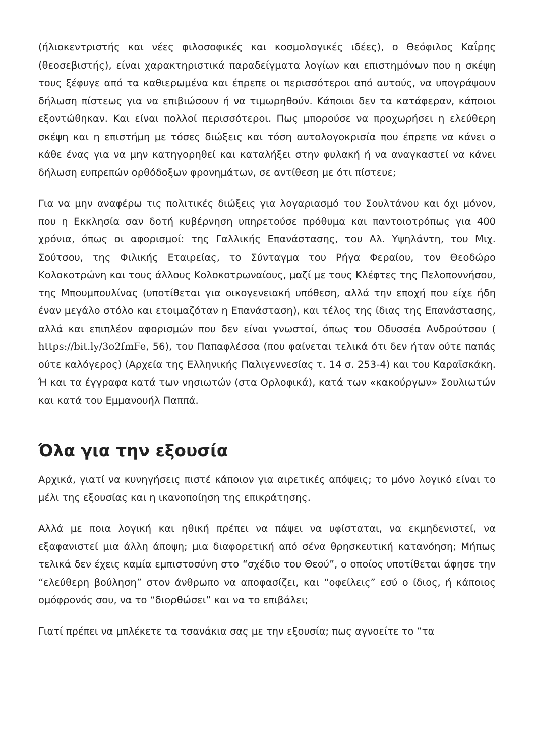(ήλιοκεντριστής και νέες φιλοσοφικές και κοσμολογικές ιδέες), ο Θεόφιλος Καΐρης (θεοσεβιστής), είναι χαρακτηριστικά παραδείγματα λογίων και επιστημόνων που η σκέψη τους ξέφυγε από τα καθιερωμένα και έπρεπε οι περισσότεροι από αυτούς, να υπογράψουν δήλωση πίστεως για να επιβιώσουν ή να τιμωρηθούν. Κάποιοι δεν τα κατάφεραν, κάποιοι εξοντώθηκαν. Και είναι πολλοί περισσότεροι. Πως μπορούσε να προχωρήσει η ελεύθερη σκέψη και η επιστήμη με τόσες διώξεις και τόση αυτολογοκρισία που έπρεπε να κάνει ο κάθε ένας για να μην κατηγορηθεί και καταλήξει στην φυλακή ή να αναγκαστεί να κάνει δήλωση ευπρεπών ορθόδοξων φρονημάτων, σε αντίθεση με ότι πίστευε;
Για να μην αναφέρω τις πολιτικές διώξεις για λογαριασμό του Σουλτάνου και όχι μόνον, που η Εκκλησία σαν δοτή κυβέρνηση υπηρετούσε πρόθυμα και παντοιοτρόπως για 400 χρόνια, όπως οι αφορισμοί: της Γαλλικής Επανάστασης, του Αλ. Υψηλάντη, του Μιχ. Σούτσου, της Φιλικής Εταιρείας, το Σύνταγμα του Ρήγα Φεραίου, τον Θεοδώρο Κολοκοτρώνη και τους άλλους Κολοκοτρωναίους, μαζί με τους Κλέφτες της Πελοποννήσου, της Μπουμπουλίνας (υποτίθεται για οικογενειακή υπόθεση, αλλά την εποχή που είχε ήδη έναν μεγάλο στόλο και ετοιμαζόταν η Επανάσταση), και τέλος της ίδιας της Επανάστασης, αλλά και επιπλέον αφορισμών που δεν είναι γνωστοί, όπως του Οδυσσέα Ανδρούτσου ( https://bit.ly/3o2fmFe, 56), του Παπαφλέσσα (που φαίνεται τελικά ότι δεν ήταν ούτε παπάς ούτε καλόγερος) (Αρχεία της Ελληνικής Παλιγεννεσίας τ. 14 σ. 253-4) και του Καραϊσκάκη. Ή και τα έγγραφα κατά των νησιωτών (στα Ορλοφικά), κατά των «κακούργων» Σουλιωτών και κατά του Εμμανουήλ Παππά.
Όλα για την εξουσία
Αρχικά, γιατί να κυνηγήσεις πιστέ κάποιον για αιρετικές απόψεις; το μόνο λογικό είναι το μέλι της εξουσίας και η ικανοποίηση της επικράτησης.
Αλλά με ποια λογική και ηθική πρέπει να πάψει να υφίσταται, να εκμηδενιστεί, να εξαφανιστεί μια άλλη άποψη; μια διαφορετική από σένα θρησκευτική κατανόηση; Μήπως τελικά δεν έχεις καμία εμπιστοσύνη στο “σχέδιο του Θεού”, ο οποίος υποτίθεται άφησε την “ελεύθερη βούληση” στον άνθρωπο να αποφασίζει, και “οφείλεις” εσύ ο ίδιος, ή κάποιος ομόφρονός σου, να το “διορθώσει” και να το επιβάλει;
Γιατί πρέπει να μπλέκετε τα τσανάκια σας με την εξουσία; πως αγνοείτε το “τα